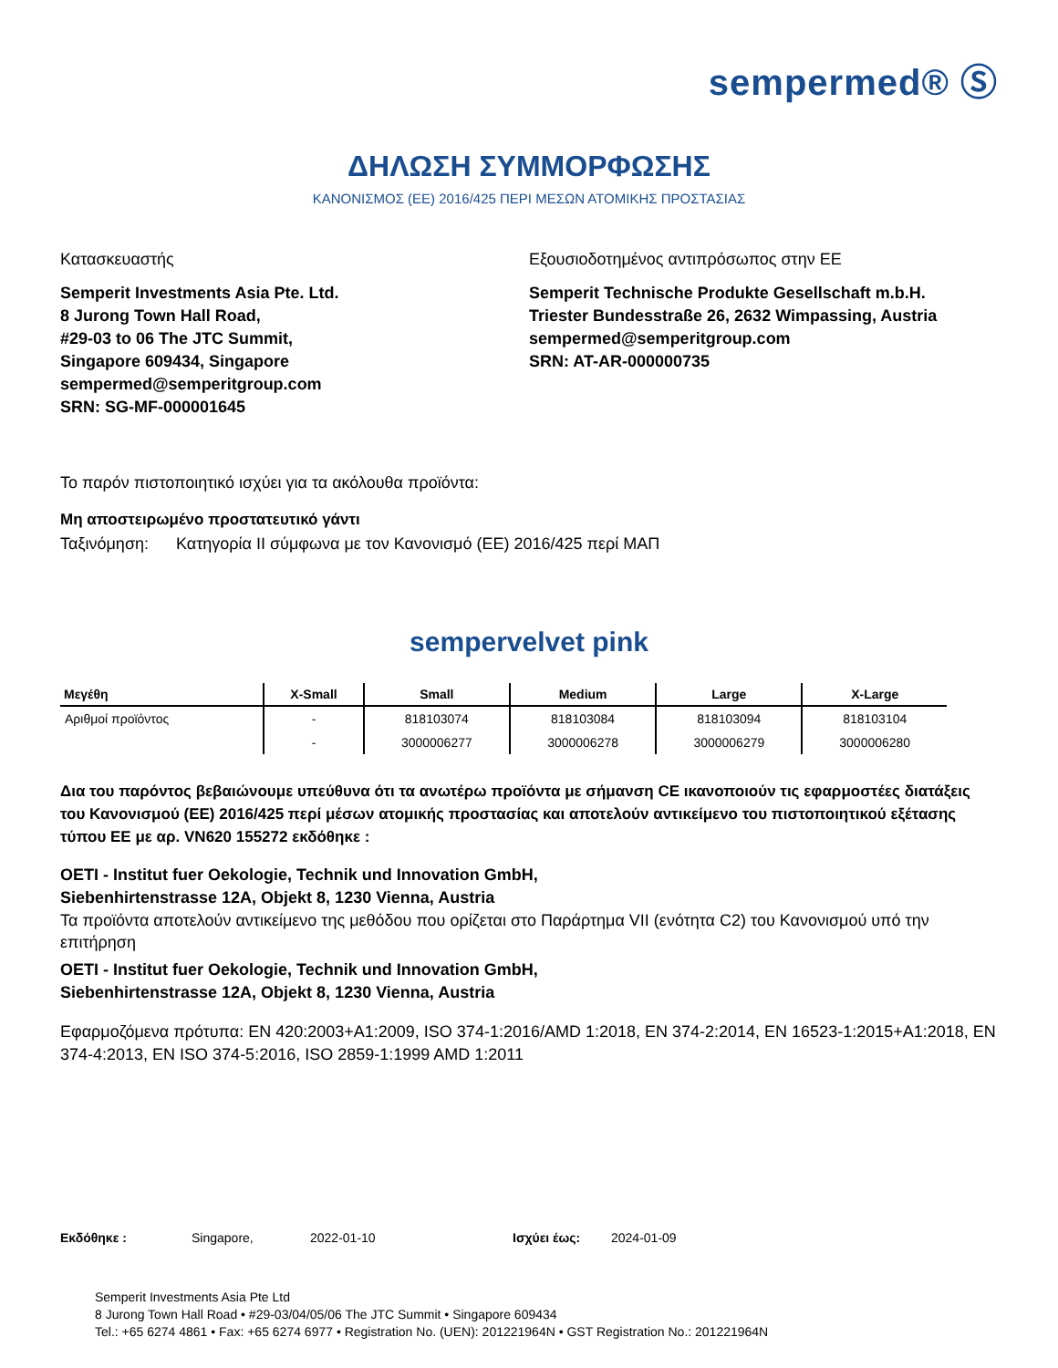sempermed® Ⓢ
ΔΗΛΩΣΗ ΣΥΜΜΟΡΦΩΣΗΣ
ΚΑΝΟΝΙΣΜΟΣ (ΕΕ) 2016/425 ΠΕΡΙ ΜΕΣΩΝ ΑΤΟΜΙΚΗΣ ΠΡΟΣΤΑΣΙΑΣ
Κατασκευαστής
Semperit Investments Asia Pte. Ltd.
8 Jurong Town Hall Road,
#29-03 to 06 The JTC Summit,
Singapore 609434, Singapore
sempermed@semperitgroup.com
SRN: SG-MF-000001645
Εξουσιοδοτημένος αντιπρόσωπος στην ΕΕ
Semperit Technische Produkte Gesellschaft m.b.H.
Triester Bundesstraße 26, 2632 Wimpassing, Austria
sempermed@semperitgroup.com
SRN: AT-AR-000000735
Το παρόν πιστοποιητικό ισχύει για τα ακόλουθα προϊόντα:
Μη αποστειρωμένο προστατευτικό γάντι
Ταξινόμηση: Κατηγορία ΙΙ σύμφωνα με τον Κανονισμό (ΕΕ) 2016/425 περί ΜΑΠ
sempervelvet pink
| Μεγέθη | X-Small | Small | Medium | Large | X-Large |
| --- | --- | --- | --- | --- | --- |
| Αριθμοί προϊόντος | - | 818103074 | 818103084 | 818103094 | 818103104 |
| | - | 3000006277 | 3000006278 | 3000006279 | 3000006280 |
Δια του παρόντος βεβαιώνουμε υπεύθυνα ότι τα ανωτέρω προϊόντα με σήμανση CE ικανοποιούν τις εφαρμοστέες διατάξεις του Κανονισμού (ΕΕ) 2016/425 περί μέσων ατομικής προστασίας και αποτελούν αντικείμενο του πιστοποιητικού εξέτασης τύπου ΕΕ με αρ. VN620 155272 εκδόθηκε :
OETI - Institut fuer Oekologie, Technik und Innovation GmbH,
Siebenhirtenstrasse 12A, Objekt 8, 1230 Vienna, Austria
Τα προϊόντα αποτελούν αντικείμενο της μεθόδου που ορίζεται στο Παράρτημα VII (ενότητα C2) του Κανονισμού υπό την επιτήρηση
OETI - Institut fuer Oekologie, Technik und Innovation GmbH,
Siebenhirtenstrasse 12A, Objekt 8, 1230 Vienna, Austria
Εφαρμοζόμενα πρότυπα: EN 420:2003+A1:2009, ISO 374-1:2016/AMD 1:2018, EN 374-2:2014, EN 16523-1:2015+A1:2018, EN 374-4:2013, EN ISO 374-5:2016, ISO 2859-1:1999 AMD 1:2011
Εκδόθηκε : Singapore, 2022-01-10 Ισχύει έως: 2024-01-09
Semperit Investments Asia Pte Ltd
8 Jurong Town Hall Road • #29-03/04/05/06 The JTC Summit • Singapore 609434
Tel.: +65 6274 4861 • Fax: +65 6274 6977 • Registration No. (UEN): 201221964N • GST Registration No.: 201221964N